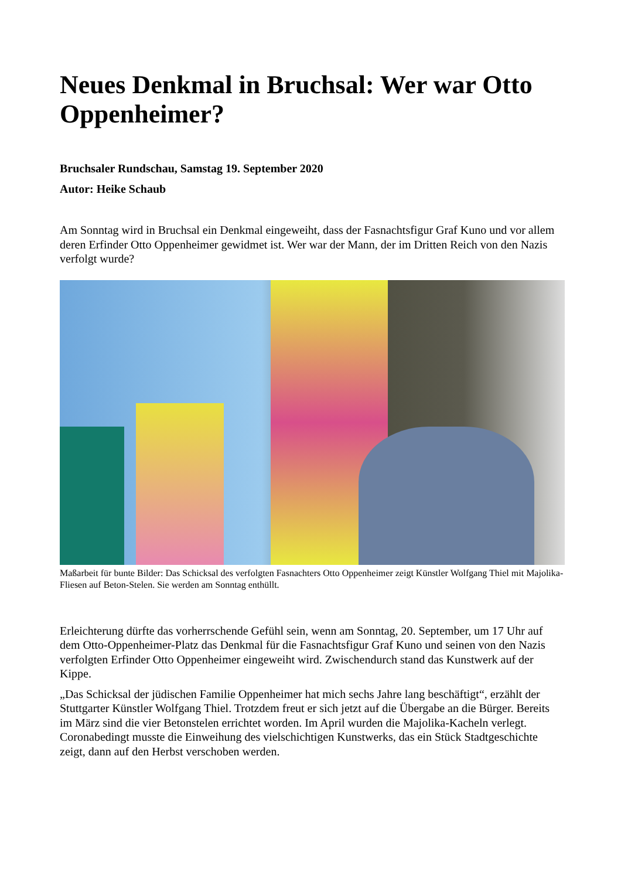Neues Denkmal in Bruchsal: Wer war Otto Oppenheimer?
Bruchsaler Rundschau, Samstag 19. September 2020
Autor: Heike Schaub
Am Sonntag wird in Bruchsal ein Denkmal eingeweiht, dass der Fasnachtsfigur Graf Kuno und vor allem deren Erfinder Otto Oppenheimer gewidmet ist. Wer war der Mann, der im Dritten Reich von den Nazis verfolgt wurde?
Maßarbeit für bunte Bilder: Das Schicksal des verfolgten Fasnachters Otto Oppenheimer zeigt Künstler Wolfgang Thiel mit Majolika-Fliesen auf Beton-Stelen. Sie werden am Sonntag enthüllt.
Erleichterung dürfte das vorherrschende Gefühl sein, wenn am Sonntag, 20. September, um 17 Uhr auf dem Otto-Oppenheimer-Platz das Denkmal für die Fasnachtsfigur Graf Kuno und seinen von den Nazis verfolgten Erfinder Otto Oppenheimer eingeweiht wird. Zwischendurch stand das Kunstwerk auf der Kippe.
„Das Schicksal der jüdischen Familie Oppenheimer hat mich sechs Jahre lang beschäftigt“, erzählt der Stuttgarter Künstler Wolfgang Thiel. Trotzdem freut er sich jetzt auf die Übergabe an die Bürger. Bereits im März sind die vier Betonstelen errichtet worden. Im April wurden die Majolika-Kacheln verlegt. Coronabedingt musste die Einweihung des vielschichtigen Kunstwerks, das ein Stück Stadtgeschichte zeigt, dann auf den Herbst verschoben werden.